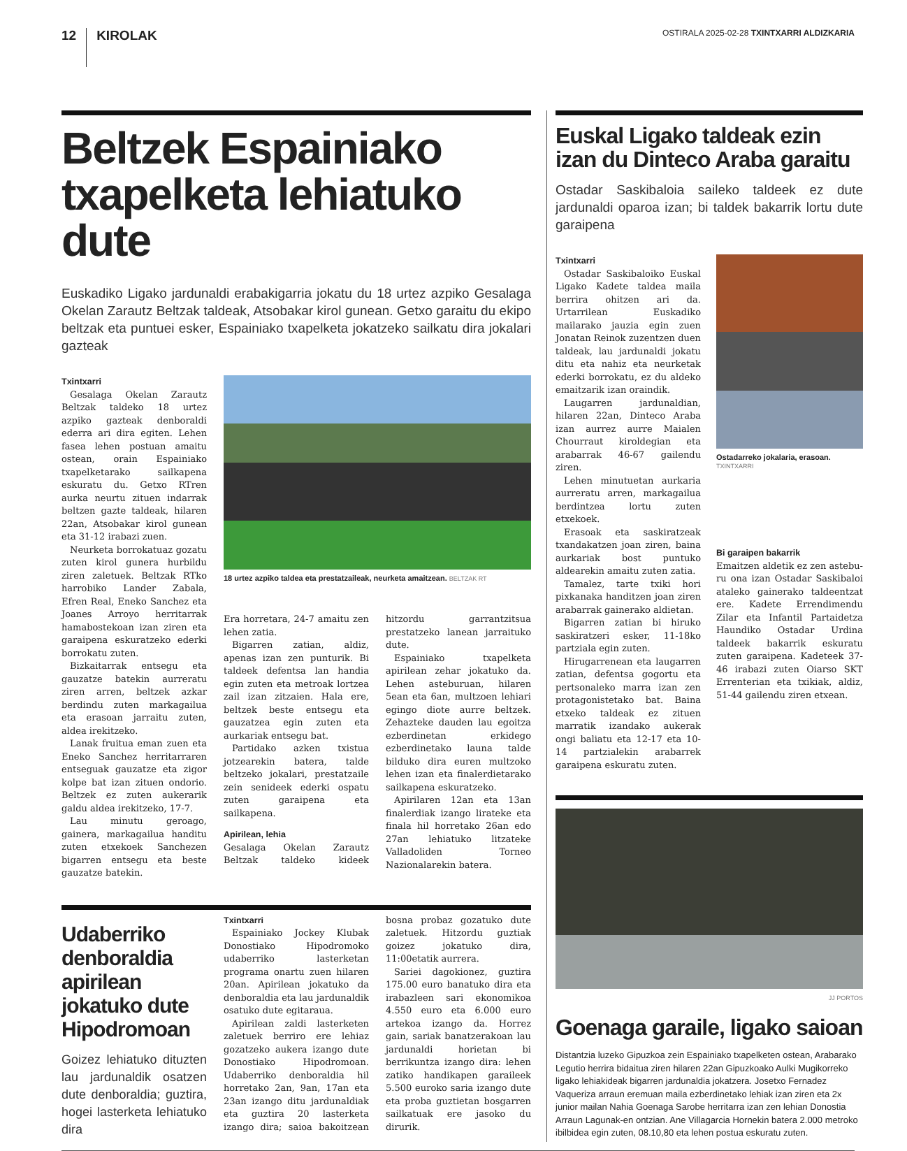12 KIROLAK
OSTIRALA 2025-02-28 TXINTXARRI ALDIZKARIA
Beltzek Espainiako txapelketa lehiatuko dute
Euskadiko Ligako jardunaldi erabakigarria jokatu du 18 urtez azpiko Gesalaga Okelan Zarautz Beltzak taldeak, Atsobakar kirol gunean. Getxo garaitu du ekipo beltzak eta puntuei esker, Espainiako txapelketa jokatzeko sailkatu dira jokalari gazteak
Txintxarri
Gesalaga Okelan Zarautz Beltzak taldeko 18 urtez azpiko gazteak denboraldi ederra ari dira egiten. Lehen fasea lehen postuan amaitu ostean, orain Espainiako txapelketarako sailkapena eskuratu du. Getxo RTren aurka neurtu zituen indarrak beltzen gazte taldeak, hilaren 22an, Atsobakar kirol gunean eta 31-12 irabazi zuen.
Neurketa borrokatuaz gozatu zuten kirol gunera hurbildu ziren zaletuek. Beltzak RTko harrobiko Lander Zabala, Efren Real, Eneko Sanchez eta Joanes Arroyo herritarrak hamabostekoan izan ziren eta garaipena eskuratzeko ederki borrokatu zuten.
Bizkaitarrak entsegu eta gauzatze batekin aurreratu ziren arren, beltzek azkar berdindu zuten markagailua eta erasoan jarraitu zuten, aldea irekitzeko.
Lanak fruitua eman zuen eta Eneko Sanchez herritarraren entseguak gauzatze eta zigor kolpe bat izan zituen ondorio. Beltzek ez zuten aukerarik galdu aldea irekitzeko, 17-7.
Lau minutu geroago, gainera, markagailua handitu zuten etxekoek Sanchezen bigarren entsegu eta beste gauzatze batekin.
18 urtez azpiko taldea eta prestatzaileak, neurketa amaitzean. BELTZAK RT
Era horretara, 24-7 amaitu zen lehen zatia.
Bigarren zatian, aldiz, apenas izan zen punturik. Bi taldeek defentsa lan handia egin zuten eta metroak lortzea zail izan zitzaien. Hala ere, beltzek beste entsegu eta gauzatzea egin zuten eta aurkariak entsegu bat.
Partidako azken txistua jotzearekin batera, talde beltzeko jokalari, prestatzaile zein senideek ederki ospatu zuten garaipena eta sailkapena.
Apirilean, lehia
Gesalaga Okelan Zarautz Beltzak taldeko kideek hitzordu garrantzitsua prestatzeko lanean jarraituko dute.
Espainiako txapelketa apirilean zehar jokatuko da. Lehen asteburuan, hilaren 5ean eta 6an, multzoen lehiari egingo diote aurre beltzek. Zehazteke dauden lau egoitza ezberdinetan erkidego ezberdinetako launa talde bilduko dira euren multzoko lehen izan eta finalerdietarako sailkapena eskuratzeko.
Apirilaren 12an eta 13an finalerdiak izango lirateke eta finala hil horretako 26an edo 27an lehiatuko litzateke Valladoliden Torneo Nazionalarekin batera.
Udaberriko denboraldia apirilean jokatuko dute Hipodromoan
Goizez lehiatuko dituzten lau jardunaldik osatzen dute denboraldia; guztira, hogei lasterketa lehiatuko dira
Txintxarri
Espainiako Jockey Klubak Donostiako Hipodromoko udaberriko lasterketan programa onartu zuen hilaren 20an. Apirilean jokatuko da denboraldia eta lau jardunaldik osatuko dute egitaraua.
Apirilean zaldi lasterketen zaletuek berriro ere lehiaz gozatzeko aukera izango dute Donostiako Hipodromoan. Udaberriko denboraldia hil horretako 2an, 9an, 17an eta 23an izango ditu jardunaldiak eta guztira 20 lasterketa izango dira; saioa bakoitzean bosna probaz gozatuko dute zaletuek. Hitzordu guztiak goizez jokatuko dira, 11:00etatik aurrera.
Sariei dagokionez, guztira 175.00 euro banatuko dira eta irabazleen sari ekonomikoa 4.550 euro eta 6.000 euro artekoa izango da. Horrez gain, sariak banatzerakoan lau jardunaldi horietan bi berrikuntza izango dira: lehen zatiko handikapen garaileek 5.500 euroko saria izango dute eta proba guztietan bosgarren sailkatuak ere jasoko du dirurik.
Euskal Ligako taldeak ezin izan du Dinteco Araba garaitu
Ostadar Saskibaloia saileko taldeek ez dute jardunaldi oparoa izan; bi taldek bakarrik lortu dute garaipena
Txintxarri
Ostadar Saskibaloiko Euskal Ligako Kadete taldea maila berrira ohitzen ari da. Urtarrilean Euskadiko mailarako jauzia egin zuen Jonatan Reinok zuzentzen duen taldeak, lau jardunaldi jokatu ditu eta nahiz eta neurketak ederki borrokatu, ez du aldeko emaitzarik izan oraindik.
Laugarren jardunaldian, hilaren 22an, Dinteco Araba izan aurrez aurre Maialen Chourraut kiroldegian eta arabarrak 46-67 gailendu ziren.
Lehen minutuetan aurkaria aurreratu arren, markagailua berdintzea lortu zuten etxekoek.
Erasoak eta saskiratzeak txandakatzen joan ziren, baina aurkariak bost puntuko aldearekin amaitu zuten zatia.
Tamalez, tarte txiki hori pixkanaka handitzen joan ziren arabarrak gainerako aldietan.
Bigarren zatian bi hiruko saskiratzeri esker, 11-18ko partziala egin zuten.
Hirugarrenean eta laugarren zatian, defentsa gogortu eta pertsonaleko marra izan zen protagonistetako bat. Baina etxeko taldeak ez zituen marratik izandako aukerak ongi baliatu eta 12-17 eta 10-14 partzialekin arabarrek garaipena eskuratu zuten.
Ostadarreko jokalaria, erasoan. TXINTXARRI
Bi garaipen bakarrik
Emaitzen aldetik ez zen astebu­ru ona izan Ostadar Saskibaloi ataleko gainerako taldeentzat ere. Kadete Errendimendu Zilar eta Infantil Partaidetza Haundiko Ostadar Urdina taldeek bakarrik eskuratu zuten garaipena. Kadeteek 37-46 irabazi zuten Oiarso SKT Errenterian eta txikiak, aldiz, 51-44 gailendu ziren etxean.
JJ PORTOS
Goenaga garaile, ligako saioan
Distantzia luzeko Gipuzkoa zein Espainiako txapelketen ostean, Arabarako Legutio herrira bidaitua ziren hilaren 22an Gipuzkoako Aulki Mugikorreko ligako lehiakideak bigarren jardunaldia jokatzera. Josetxo Fernadez Vaqueriza arraun eremuan maila ezberdinetako lehiak izan ziren eta 2x junior mailan Nahia Goenaga Sarobe herritarra izan zen lehian Donostia Arraun Lagunak-en ontzian. Ane Villagarcia Hornekin batera 2.000 metroko ibilbidea egin zuten, 08.10,80 eta lehen postua eskuratu zuten.